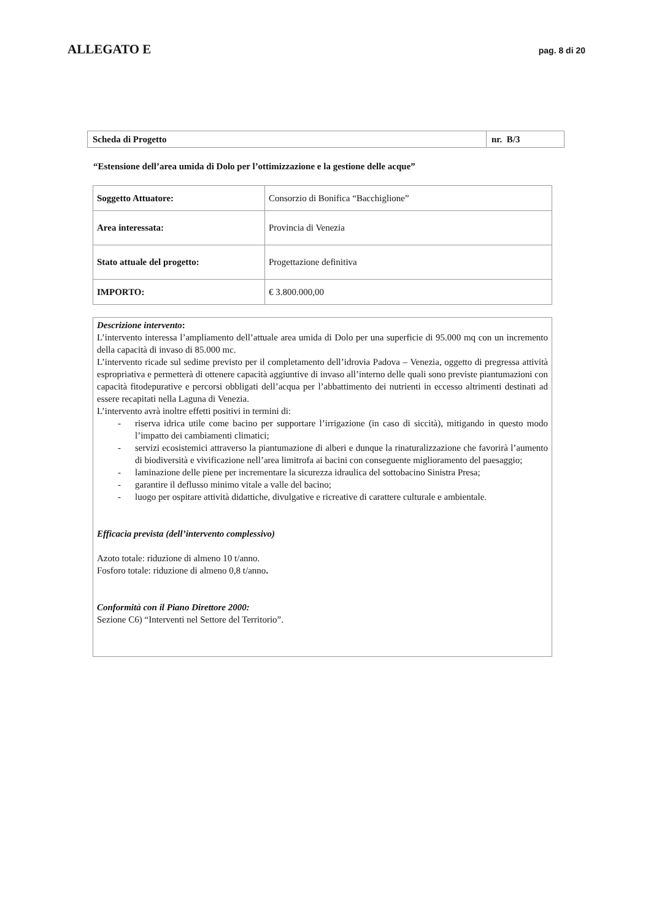ALLEGATO E
pag. 8 di 20
| Scheda di Progetto | nr. B/3 |
“Estensione dell’area umida di Dolo per l’ottimizzazione e la gestione delle acque”
| Soggetto Attuatore: | Consorzio di Bonifica “Bacchiglione” |
| Area interessata: | Provincia di Venezia |
| Stato attuale del progetto: | Progettazione definitiva |
| IMPORTO: | € 3.800.000,00 |
Descrizione intervento:
L’intervento interessa l’ampliamento dell’attuale area umida di Dolo per una superficie di 95.000 mq con un incremento della capacità di invaso di 85.000 mc.
L’intervento ricade sul sedime previsto per il completamento dell’idrovia Padova – Venezia, oggetto di pregressa attività espropriativa e permetterà di ottenere capacità aggiuntive di invaso all’interno delle quali sono previste piantumazioni con capacità fitodepurative e percorsi obbligati dell’acqua per l’abbattimento dei nutrienti in eccesso altrimenti destinati ad essere recapitati nella Laguna di Venezia.
L’intervento avrà inoltre effetti positivi in termini di:
- riserva idrica utile come bacino per supportare l’irrigazione (in caso di siccità), mitigando in questo modo l’impatto dei cambiamenti climatici;
- servizi ecosistemici attraverso la piantumazione di alberi e dunque la rinaturalizzazione che favorirà l’aumento di biodiversità e vivificazione nell’area limitrofa ai bacini con conseguente miglioramento del paesaggio;
- laminazione delle piene per incrementare la sicurezza idraulica del sottobacino Sinistra Presa;
- garantire il deflusso minimo vitale a valle del bacino;
- luogo per ospitare attività didattiche, divulgative e ricreative di carattere culturale e ambientale.
Efficacia prevista (dell’intervento complessivo)
Azoto totale: riduzione di almeno 10 t/anno.
Fosforo totale: riduzione di almeno 0,8 t/anno.
Conformità con il Piano Direttore 2000:
Sezione C6) “Interventi nel Settore del Territorio”.